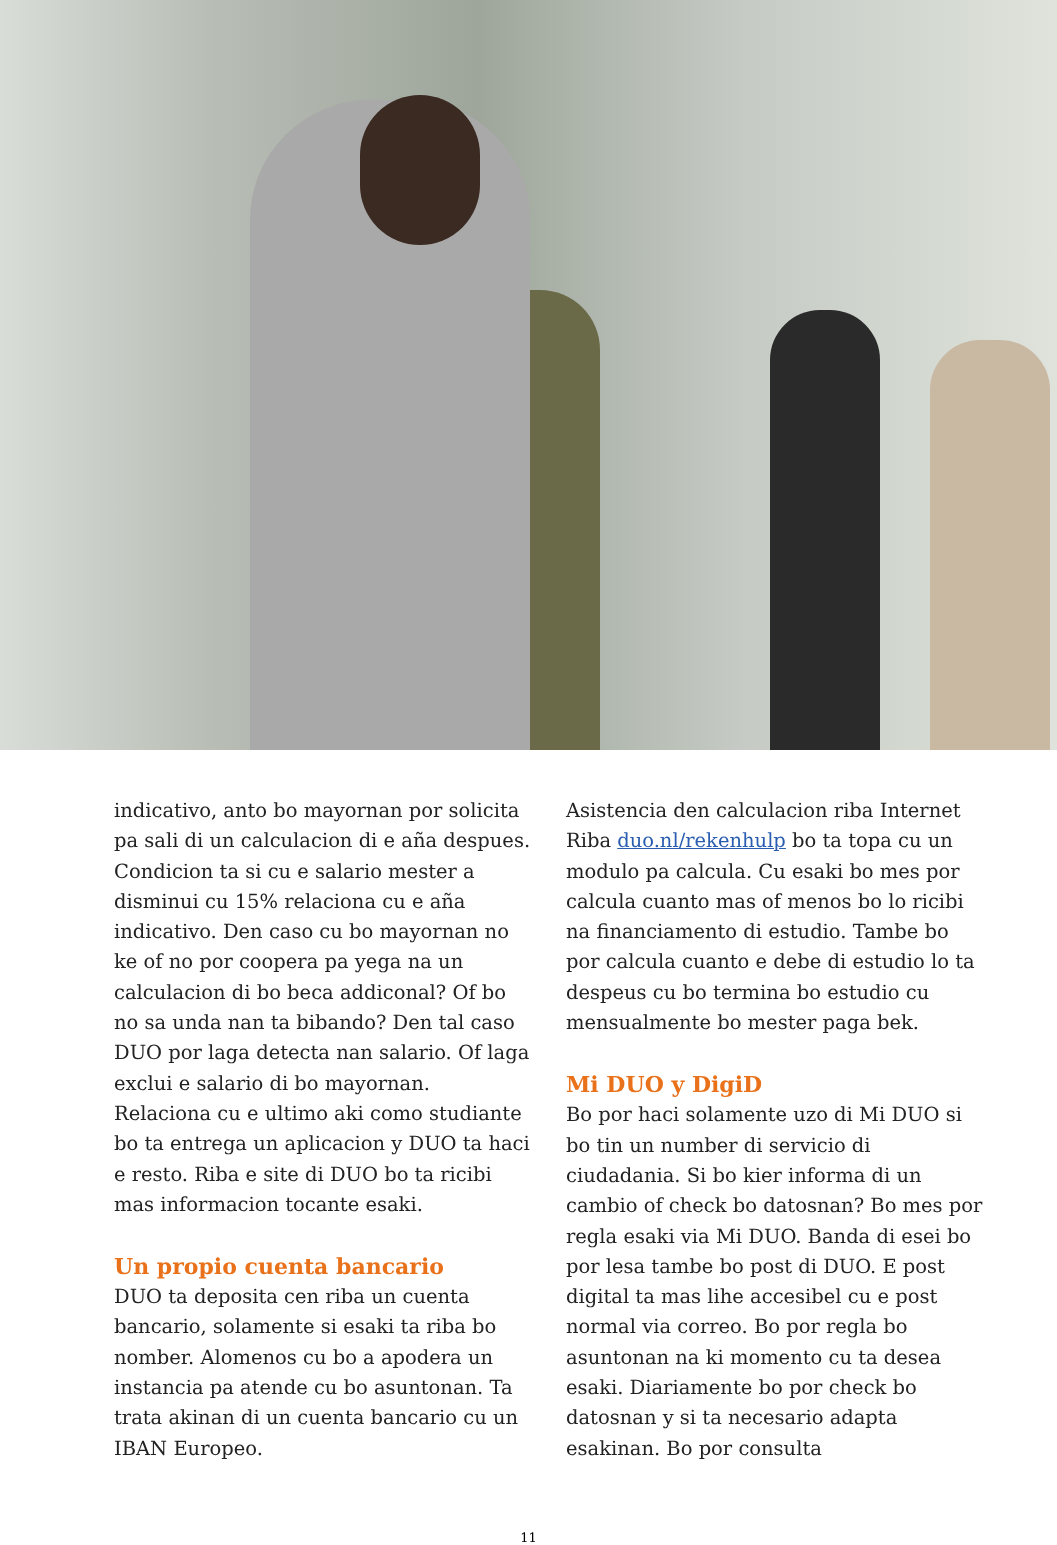indicativo, anto bo mayornan por solicita pa sali di un calculacion di e aña despues. Condicion ta si cu e salario mester a disminui cu 15% relaciona cu e aña indicativo. Den caso cu bo mayornan no ke of no por coopera pa yega na un calculacion di bo beca addiconal? Of bo no sa unda nan ta bibando? Den tal caso DUO por laga detecta nan salario. Of laga exclui e salario di bo mayornan. Relaciona cu e ultimo aki como studiante bo ta entrega un aplicacion y DUO ta haci e resto. Riba e site di DUO bo ta ricibi mas informacion tocante esaki.
Un propio cuenta bancario
DUO ta deposita cen riba un cuenta bancario, solamente si esaki ta riba bo nomber. Alomenos cu bo a apodera un instancia pa atende cu bo asuntonan. Ta trata akinan di un cuenta bancario cu un IBAN Europeo.
Asistencia den calculacion riba Internet Riba duo.nl/rekenhulp bo ta topa cu un modulo pa calcula. Cu esaki bo mes por calcula cuanto mas of menos bo lo ricibi na financiamento di estudio. Tambe bo por calcula cuanto e debe di estudio lo ta despeus cu bo termina bo estudio cu mensualmente bo mester paga bek.
Mi DUO y DigiD
Bo por haci solamente uzo di Mi DUO si bo tin un number di servicio di ciudadania. Si bo kier informa di un cambio of check bo datosnan? Bo mes por regla esaki via Mi DUO. Banda di esei bo por lesa tambe bo post di DUO. E post digital ta mas lihe accesibel cu e post normal via correo. Bo por regla bo asuntonan na ki momento cu ta desea esaki. Diariamente bo por check bo datosnan y si ta necesario adapta esakinan. Bo por consulta
11